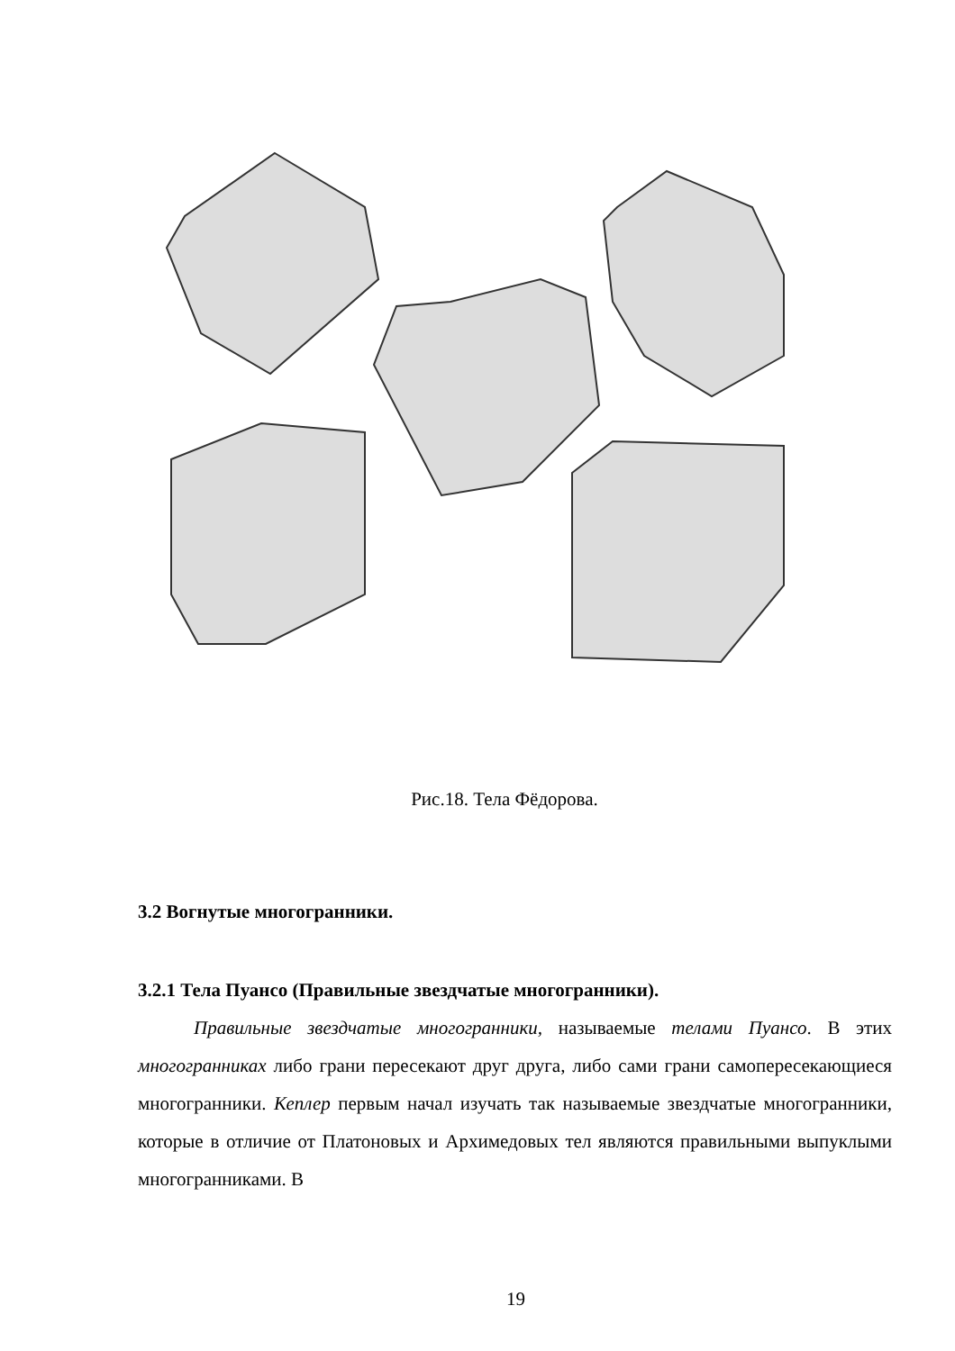Рис.18. Тела Фёдорова.
3.2 Вогнутые многогранники.
3.2.1 Тела Пуансо (Правильные звездчатые многогранники).
Правильные звездчатые многогранники, называемые телами Пуансо. В этих многогранниках либо грани пересекают друг друга, либо сами грани самопересекающиеся многогранники. Кеплер первым начал изучать так называемые звездчатые многогранники, которые в отличие от Платоновых и Архимедовых тел являются правильными выпуклыми многогранниками. В
19